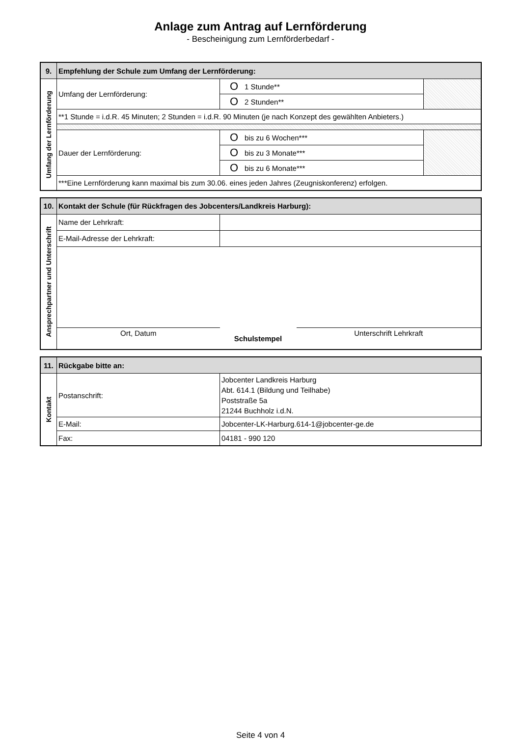Anlage zum Antrag auf Lernförderung
- Bescheinigung zum Lernförderbedarf -
| 9. | Empfehlung der Schule zum Umfang der Lernförderung: | | | |
| --- | --- | --- | --- | --- |
| Umfang der Lernförderung | Umfang der Lernförderung: | O | 1 Stunde** | |
| | | O | 2 Stunden** | |
| | **1 Stunde = i.d.R. 45 Minuten; 2 Stunden = i.d.R. 90 Minuten (je nach Konzept des gewählten Anbieters.) | | | |
| | Dauer der Lernförderung: | O | bis zu 6 Wochen*** | |
| | | O | bis zu 3 Monate*** | |
| | | O | bis zu 6 Monate*** | |
| | ***Eine Lernförderung kann maximal bis zum 30.06. eines jeden Jahres (Zeugniskonferenz) erfolgen. | | | |
| 10. | Kontakt der Schule (für Rückfragen des Jobcenters/Landkreis Harburg): | | |
| --- | --- | --- | --- |
| Ansprechpartner und Unterschrift | Name der Lehrkraft: | | |
| | E-Mail-Adresse der Lehrkraft: | | |
| | Ort, Datum | Schulstempel | Unterschrift Lehrkraft |
| 11. | Rückgabe bitte an: | |
| --- | --- | --- |
| Kontakt | Postanschrift: | Jobcenter Landkreis Harburg Abt. 614.1 (Bildung und Teilhabe) Poststraße 5a 21244 Buchholz i.d.N. |
| | E-Mail: | Jobcenter-LK-Harburg.614-1@jobcenter-ge.de |
| | Fax: | 04181 - 990 120 |
Seite 4 von 4